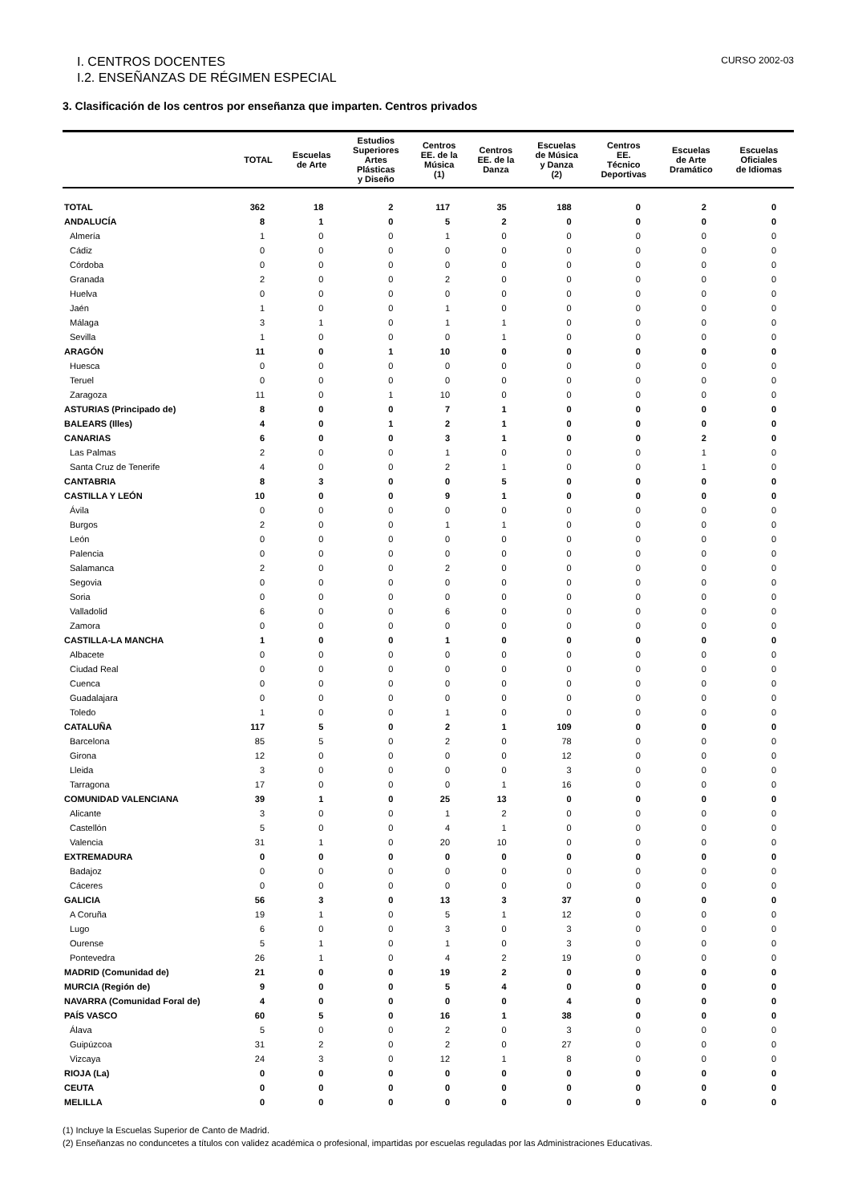I. CENTROS DOCENTES CURSO 2002-03
I.2. ENSEÑANZAS DE RÉGIMEN ESPECIAL
3. Clasificación de los centros por enseñanza que imparten. Centros privados
| | TOTAL | Escuelas de Arte | Estudios Superiores Artes Plásticas y Diseño | Centros EE. de la Música (1) | Centros EE. de la Danza | Escuelas de Música y Danza (2) | Centros EE. Técnico Deportivas | Escuelas de Arte Dramático | Escuelas Oficiales de Idiomas |
| --- | --- | --- | --- | --- | --- | --- | --- | --- | --- |
| TOTAL | 362 | 18 | 2 | 117 | 35 | 188 | 0 | 2 | 0 |
| ANDALUCÍA | 8 | 1 | 0 | 5 | 2 | 0 | 0 | 0 | 0 |
| Almería | 1 | 0 | 0 | 1 | 0 | 0 | 0 | 0 | 0 |
| Cádiz | 0 | 0 | 0 | 0 | 0 | 0 | 0 | 0 | 0 |
| Córdoba | 0 | 0 | 0 | 0 | 0 | 0 | 0 | 0 | 0 |
| Granada | 2 | 0 | 0 | 2 | 0 | 0 | 0 | 0 | 0 |
| Huelva | 0 | 0 | 0 | 0 | 0 | 0 | 0 | 0 | 0 |
| Jaén | 1 | 0 | 0 | 1 | 0 | 0 | 0 | 0 | 0 |
| Málaga | 3 | 1 | 0 | 1 | 1 | 0 | 0 | 0 | 0 |
| Sevilla | 1 | 0 | 0 | 0 | 1 | 0 | 0 | 0 | 0 |
| ARAGÓN | 11 | 0 | 1 | 10 | 0 | 0 | 0 | 0 | 0 |
| Huesca | 0 | 0 | 0 | 0 | 0 | 0 | 0 | 0 | 0 |
| Teruel | 0 | 0 | 0 | 0 | 0 | 0 | 0 | 0 | 0 |
| Zaragoza | 11 | 0 | 1 | 10 | 0 | 0 | 0 | 0 | 0 |
| ASTURIAS (Principado de) | 8 | 0 | 0 | 7 | 1 | 0 | 0 | 0 | 0 |
| BALEARS (Illes) | 4 | 0 | 1 | 2 | 1 | 0 | 0 | 0 | 0 |
| CANARIAS | 6 | 0 | 0 | 3 | 1 | 0 | 0 | 2 | 0 |
| Las Palmas | 2 | 0 | 0 | 1 | 0 | 0 | 0 | 1 | 0 |
| Santa Cruz de Tenerife | 4 | 0 | 0 | 2 | 1 | 0 | 0 | 1 | 0 |
| CANTABRIA | 8 | 3 | 0 | 0 | 5 | 0 | 0 | 0 | 0 |
| CASTILLA Y LEÓN | 10 | 0 | 0 | 9 | 1 | 0 | 0 | 0 | 0 |
| Ávila | 0 | 0 | 0 | 0 | 0 | 0 | 0 | 0 | 0 |
| Burgos | 2 | 0 | 0 | 1 | 1 | 0 | 0 | 0 | 0 |
| León | 0 | 0 | 0 | 0 | 0 | 0 | 0 | 0 | 0 |
| Palencia | 0 | 0 | 0 | 0 | 0 | 0 | 0 | 0 | 0 |
| Salamanca | 2 | 0 | 0 | 2 | 0 | 0 | 0 | 0 | 0 |
| Segovia | 0 | 0 | 0 | 0 | 0 | 0 | 0 | 0 | 0 |
| Soria | 0 | 0 | 0 | 0 | 0 | 0 | 0 | 0 | 0 |
| Valladolid | 6 | 0 | 0 | 6 | 0 | 0 | 0 | 0 | 0 |
| Zamora | 0 | 0 | 0 | 0 | 0 | 0 | 0 | 0 | 0 |
| CASTILLA-LA MANCHA | 1 | 0 | 0 | 1 | 0 | 0 | 0 | 0 | 0 |
| Albacete | 0 | 0 | 0 | 0 | 0 | 0 | 0 | 0 | 0 |
| Ciudad Real | 0 | 0 | 0 | 0 | 0 | 0 | 0 | 0 | 0 |
| Cuenca | 0 | 0 | 0 | 0 | 0 | 0 | 0 | 0 | 0 |
| Guadalajara | 0 | 0 | 0 | 0 | 0 | 0 | 0 | 0 | 0 |
| Toledo | 1 | 0 | 0 | 1 | 0 | 0 | 0 | 0 | 0 |
| CATALUÑA | 117 | 5 | 0 | 2 | 1 | 109 | 0 | 0 | 0 |
| Barcelona | 85 | 5 | 0 | 2 | 0 | 78 | 0 | 0 | 0 |
| Girona | 12 | 0 | 0 | 0 | 0 | 12 | 0 | 0 | 0 |
| Lleida | 3 | 0 | 0 | 0 | 0 | 3 | 0 | 0 | 0 |
| Tarragona | 17 | 0 | 0 | 0 | 1 | 16 | 0 | 0 | 0 |
| COMUNIDAD VALENCIANA | 39 | 1 | 0 | 25 | 13 | 0 | 0 | 0 | 0 |
| Alicante | 3 | 0 | 0 | 1 | 2 | 0 | 0 | 0 | 0 |
| Castellón | 5 | 0 | 0 | 4 | 1 | 0 | 0 | 0 | 0 |
| Valencia | 31 | 1 | 0 | 20 | 10 | 0 | 0 | 0 | 0 |
| EXTREMADURA | 0 | 0 | 0 | 0 | 0 | 0 | 0 | 0 | 0 |
| Badajoz | 0 | 0 | 0 | 0 | 0 | 0 | 0 | 0 | 0 |
| Cáceres | 0 | 0 | 0 | 0 | 0 | 0 | 0 | 0 | 0 |
| GALICIA | 56 | 3 | 0 | 13 | 3 | 37 | 0 | 0 | 0 |
| A Coruña | 19 | 1 | 0 | 5 | 1 | 12 | 0 | 0 | 0 |
| Lugo | 6 | 0 | 0 | 3 | 0 | 3 | 0 | 0 | 0 |
| Ourense | 5 | 1 | 0 | 1 | 0 | 3 | 0 | 0 | 0 |
| Pontevedra | 26 | 1 | 0 | 4 | 2 | 19 | 0 | 0 | 0 |
| MADRID (Comunidad de) | 21 | 0 | 0 | 19 | 2 | 0 | 0 | 0 | 0 |
| MURCIA (Región de) | 9 | 0 | 0 | 5 | 4 | 0 | 0 | 0 | 0 |
| NAVARRA (Comunidad Foral de) | 4 | 0 | 0 | 0 | 0 | 4 | 0 | 0 | 0 |
| PAÍS VASCO | 60 | 5 | 0 | 16 | 1 | 38 | 0 | 0 | 0 |
| Álava | 5 | 0 | 0 | 2 | 0 | 3 | 0 | 0 | 0 |
| Guipúzcoa | 31 | 2 | 0 | 2 | 0 | 27 | 0 | 0 | 0 |
| Vizcaya | 24 | 3 | 0 | 12 | 1 | 8 | 0 | 0 | 0 |
| RIOJA (La) | 0 | 0 | 0 | 0 | 0 | 0 | 0 | 0 | 0 |
| CEUTA | 0 | 0 | 0 | 0 | 0 | 0 | 0 | 0 | 0 |
| MELILLA | 0 | 0 | 0 | 0 | 0 | 0 | 0 | 0 | 0 |
(1) Incluye la Escuelas Superior de Canto de Madrid.
(2) Enseñanzas no conduncetes a títulos con validez académica o profesional, impartidas por escuelas reguladas por las Administraciones Educativas.